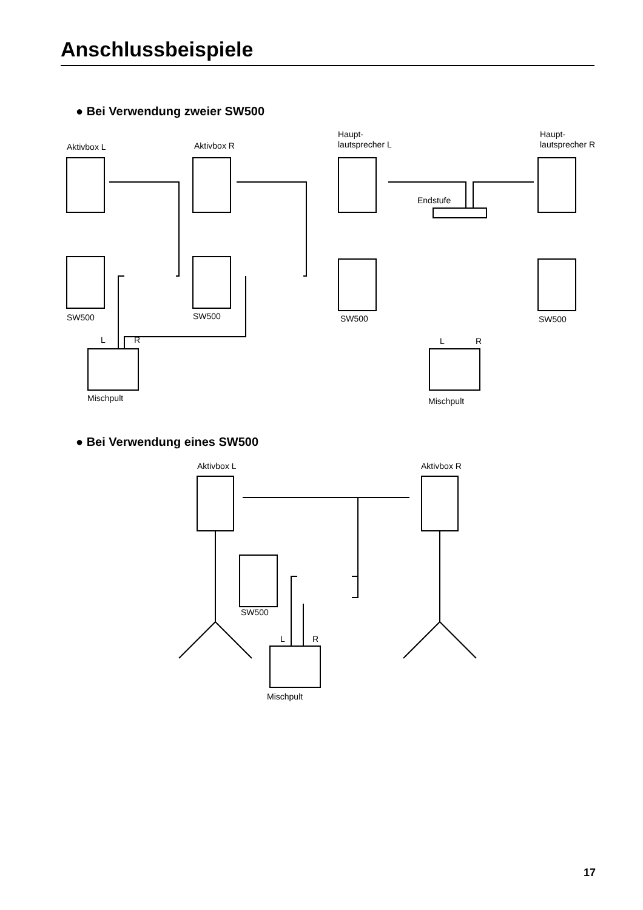Anschlussbeispiele
● Bei Verwendung zweier SW500
Aktivbox L Aktivbox R
Haupt-
lautsprecher L
Haupt-
lautsprecher R
Endstufe
SW500 SW500 SW500 SW500
L R L R
Mischpult Mischpult
● Bei Verwendung eines SW500
Aktivbox L Aktivbox R
SW500
L R
Mischpult
17